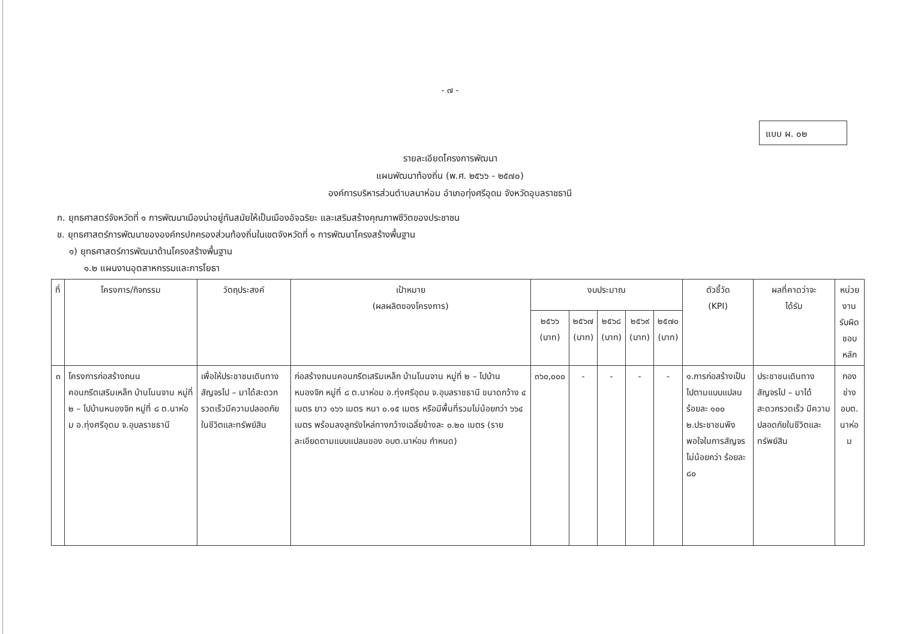- ๗ -
แบบ ผ. ๐๒
รายละเอียดโครงการพัฒนา
แผนพัฒนาท้องถิ่น (พ.ศ. ๒๕๖๖ - ๒๕๗๐)
องค์การบริหารส่วนตำบลนาห่อม อำเภอทุ่งศรีอุดม จังหวัดอุบลราชธานี
ก. ยุทธศาสตร์จังหวัดที่ ๑ การพัฒนาเมืองน่าอยู่ทันสมัยให้เป็นเมืองอัจฉริยะ และเสริมสร้างคุณภาพชีวิตของประชาชน
ข. ยุทธศาสตร์การพัฒนาขององค์กรปกครองส่วนท้องถิ่นในเขตจังหวัดที่ ๑ การพัฒนาโครงสร้างพื้นฐาน
๑) ยุทธศาสตร์การพัฒนาด้านโครงสร้างพื้นฐาน
๑.๒ แผนงานอุตสาหกรรมและการโยธา
| ที่ | โครงการ/กิจกรรม | วัตถุประสงค์ | เป้าหมาย (ผลผลิตของโครงการ) | งบประมาณ | | | | | ตัวชี้วัด (KPI) | ผลที่คาดว่าจะ ได้รับ | หน่วยงาน รับผิดชอบ หลัก |
| --- | --- | --- | --- | --- | --- | --- | --- | --- | --- | --- | --- |
| | | | | ๒๕๖๖ (บาท) | ๒๕๖๗ (บาท) | ๒๕๖๘ (บาท) | ๒๕๖๙ (บาท) | ๒๕๗๐ (บาท) | | | |
| ๓ | โครงการก่อสร้างถนนคอนกรีตเสริมเหล็ก บ้านโนนจาน หมู่ที่ ๒ – ไปบ้านหนองจิก หมู่ที่ ๘ ต.นาห่อม อ.ทุ่งศรีอุดม จ.อุบลราชธานี | เพื่อให้ประชาชนเดินทางสัญจรไป – มาได้สะดวกรวดเร็วมีความปลอดภัยในชีวิตและทรัพย์สิน | ก่อสร้างถนนคอนกรีตเสริมเหล็ก บ้านโนนจาน หมู่ที่ ๒ – ไปบ้านหนองจิก หมู่ที่ ๘ ต.นาห่อม อ.ทุ่งศรีอุดม จ.อุบลราชธานี ขนาดกว้าง ๔ เมตร ยาว ๑๖๖ เมตร หนา ๐.๑๕ เมตร หรือมีพื้นที่รวมไม่น้อยกว่า ๖๖๔ เมตร พร้อมลงลูกรังไหล่ทางกว้างเฉลี่ยข้างละ ๐.๒๐ เมตร (รายละเอียดตามแบบแปลนของ อบต.นาห่อม กำหนด) | ๓๖๐,๐๐๐ | - | - | - | - | ๑.การก่อสร้างเป็นไปตามแบบแปลน ร้อยละ ๑๐๐ ๒.ประชาชนพึงพอใจในการสัญจรไม่น้อยกว่า ร้อยละ ๘๐ | ประชาชนเดินทางสัญจรไป – มาได้สะดวกรวดเร็ว มีความปลอดภัยในชีวิตและทรัพย์สิน | กองช่าง อบต. นาห่อม |